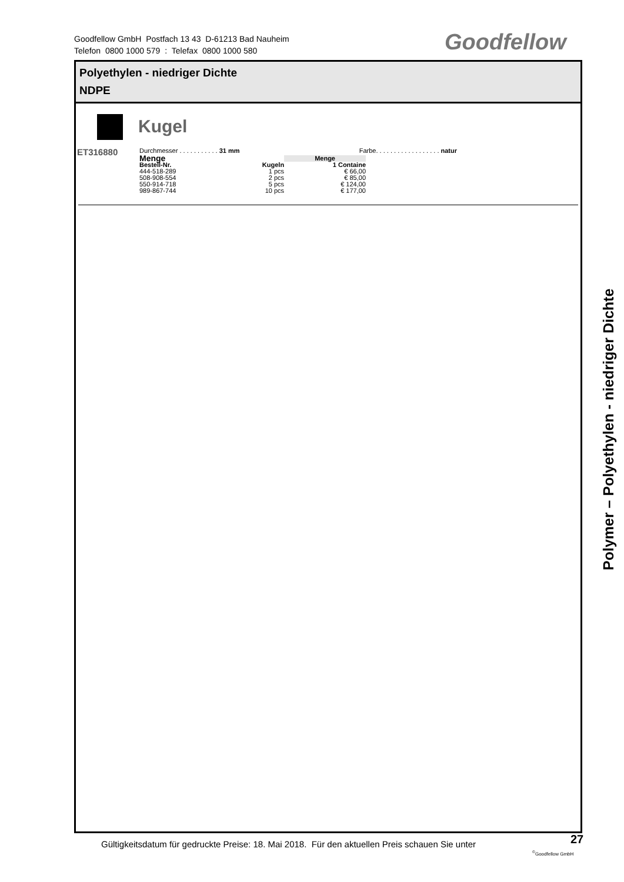Goodfellow GmbH Postfach 13 43 D-61213 Bad Nauheim
Telefon 0800 1000 579 : Telefax 0800 1000 580
Goodfellow
Polyethylen - niedriger Dichte
NDPE
Kugel
ET316880
Durchmesser . . . . . . . . . . . 31 mm Farbe. . . . . . . . . . . . . . . . . . natur
| Menge | | Menge |
| --- | --- | --- |
| Bestell-Nr. | Kugeln | 1 Containe |
| 444-518-289 | 1 pcs | € 66,00 |
| 508-908-554 | 2 pcs | € 85,00 |
| 550-914-718 | 5 pcs | € 124,00 |
| 989-867-744 | 10 pcs | € 177,00 |
Polymer – Polyethylen - niedriger Dichte
Gültigkeitsdatum für gedruckte Preise: 18. Mai 2018. Für den aktuellen Preis schauen Sie unter
27
<sup>©</sup>Goodfellow GmbH